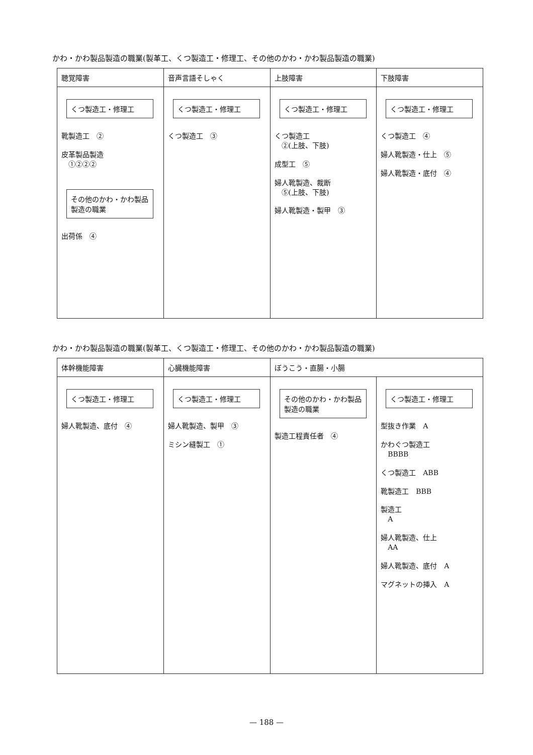かわ・かわ製品製造の職業(製革工、くつ製造工・修理工、その他のかわ・かわ製品製造の職業)
| 聴覚障害 | 音声言語そしゃく | 上肢障害 | 下肢障害 |
| --- | --- | --- | --- |
| くつ製造工・修理工 靴製造工 ② 皮革製品製造 ①②②② その他のかわ・かわ製品製造の職業 出荷係 ④ | くつ製造工・修理工 くつ製造工 ③ | くつ製造工・修理工 くつ製造工 ②(上肢、下肢) 成型工 ⑤ 婦人靴製造、裁断 ⑤(上肢、下肢) 婦人靴製造・製甲 ③ | くつ製造工・修理工 くつ製造工 ④ 婦人靴製造・仕上 ⑤ 婦人靴製造・底付 ④ |
かわ・かわ製品製造の職業(製革工、くつ製造工・修理工、その他のかわ・かわ製品製造の職業)
| 体幹機能障害 | 心臓機能障害 | ぼうこう・直腸・小腸 | |
| --- | --- | --- | --- |
| くつ製造工・修理工 婦人靴製造、底付 ④ | くつ製造工・修理工 婦人靴製造、製甲 ③ ミシン縫製工 ① | その他のかわ・かわ製品製造の職業 製造工程責任者 ④ | くつ製造工・修理工 型抜き作業 A かわぐつ製造工 BBBB くつ製造工 ABB 靴製造工 BBB 製造工 A 婦人靴製造、仕上 AA 婦人靴製造、底付 A マグネットの挿入 A |
— 188 —